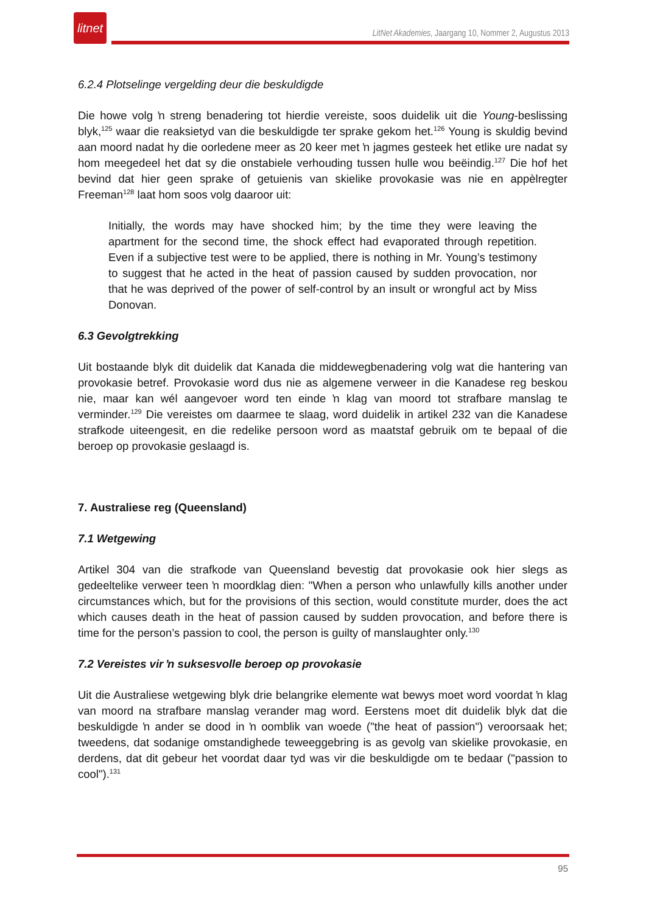litnet
LitNet Akademies, Jaargang 10, Nommer 2, Augustus 2013
6.2.4 Plotselinge vergelding deur die beskuldigde
Die howe volg ŉ streng benadering tot hierdie vereiste, soos duidelik uit die Young-beslissing blyk,<sup>125</sup> waar die reaksietyd van die beskuldigde ter sprake gekom het.<sup>126</sup> Young is skuldig bevind aan moord nadat hy die oorledene meer as 20 keer met ŉ jagmes gesteek het etlike ure nadat sy hom meegedeel het dat sy die onstabiele verhouding tussen hulle wou beëindig.<sup>127</sup> Die hof het bevind dat hier geen sprake of getuienis van skielike provokasie was nie en appèlregter Freeman<sup>128</sup> laat hom soos volg daaroor uit:
Initially, the words may have shocked him; by the time they were leaving the apartment for the second time, the shock effect had evaporated through repetition. Even if a subjective test were to be applied, there is nothing in Mr. Young’s testimony to suggest that he acted in the heat of passion caused by sudden provocation, nor that he was deprived of the power of self-control by an insult or wrongful act by Miss Donovan.
6.3 Gevolgtrekking
Uit bostaande blyk dit duidelik dat Kanada die middewegbenadering volg wat die hantering van provokasie betref. Provokasie word dus nie as algemene verweer in die Kanadese reg beskou nie, maar kan wél aangevoer word ten einde ŉ klag van moord tot strafbare manslag te verminder.<sup>129</sup> Die vereistes om daarmee te slaag, word duidelik in artikel 232 van die Kanadese strafkode uiteengesit, en die redelike persoon word as maatstaf gebruik om te bepaal of die beroep op provokasie geslaagd is.
7. Australiese reg (Queensland)
7.1 Wetgewing
Artikel 304 van die strafkode van Queensland bevestig dat provokasie ook hier slegs as gedeeltelike verweer teen ŉ moordklag dien: "When a person who unlawfully kills another under circumstances which, but for the provisions of this section, would constitute murder, does the act which causes death in the heat of passion caused by sudden provocation, and before there is time for the person’s passion to cool, the person is guilty of manslaughter only.<sup>130</sup>
7.2 Vereistes vir ŉ suksesvolle beroep op provokasie
Uit die Australiese wetgewing blyk drie belangrike elemente wat bewys moet word voordat ŉ klag van moord na strafbare manslag verander mag word. Eerstens moet dit duidelik blyk dat die beskuldigde ŉ ander se dood in ŉ oomblik van woede ("the heat of passion") veroorsaak het; tweedens, dat sodanige omstandighede teweeggebring is as gevolg van skielike provokasie, en derdens, dat dit gebeur het voordat daar tyd was vir die beskuldigde om te bedaar ("passion to cool").<sup>131</sup>
95